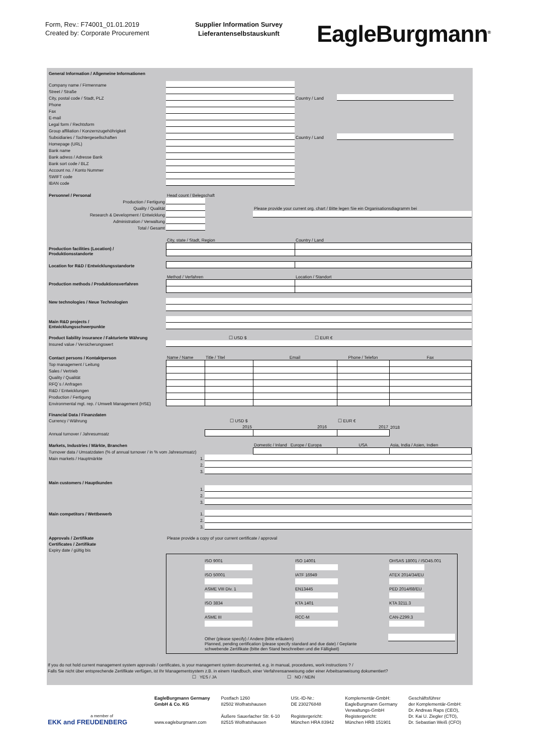Form, Rev.: F74001_01.01.2019
Created by: Corporate Procurement
Supplier Information Survey
Lieferantenselbstauskunft
EagleBurgmann<sup>®</sup>
| General Information / Allgemeine Informationen | | | | |
| Company name / Firmenname | | | | |
| Street / Straße | | | | |
| City, postal code / Stadt, PLZ | | Country / Land | | |
| Phone | | | | |
| Fax | | | | |
| E-mail | | | | |
| Legal form / Rechtsform | | | | |
| Group affiliation / Konzernzugehöhrigkeit | | | | |
| Subsidiaries / Tochtergesellschaften | | Country / Land | | |
| Homepage (URL) | | | | |
| Bank name | | | | |
| Bank adress / Adresse Bank | | | | |
| Bank sort code / BLZ | | | | |
| Account no. / Konto Nummer | | | | |
| SWIFT code | | | | |
| IBAN code | | | | |
| Personnel / Personal | Head count / Belegschaft | | |
| Production / Fertigung | | | |
| Quality / Qualität | | | Please provide your current org. chart / Bitte legen Sie ein Organisationsdiagramm bei |
| Research & Development / Entwicklung | | | |
| Administration / Verwaltung | | | |
| Total / Gesamt | | | |
| | City, state / Stadt, Region | Country / Land |
| Production facilities (Location) / Produktionsstandorte | | |
| Location for R&D / Entwicklungsstandorte | | |
| | Method / Verfahren | Location / Standort |
| Production methods / Produktionsverfahren | | |
| New technologies / Neue Technologien | | |
| Main R&D projects / Entwicklungsschwerpunkte | | |
| Product liability insurance / Fakturierte Währung | ☐ USD $ | ☐ EUR € |
| Insured value / Versicherungswert | | |
| Contact persons / Kontaktperson | Name / Name | Title / Titel | Email | Phone / Telefon | Fax |
| Top management / Leitung | | | | | |
| Sales / Vertrieb | | | | | |
| Quality / Qualität | | | | | |
| RFQ´s / Anfragen | | | | | |
| R&D / Entwicklungen | | | | | |
| Production / Fertigung | | | | | |
| Environmental mgt. rep. / Umwelt Management (HSE) | | | | | |
| Financial Data / Finanzdaten | | | | | |
| Currency / Währung | | ☐ USD $ | | ☐ EUR € | |
| | | 2015 | 2016 | 2017 | 2018 |
| Annual turnover / Jahresumsatz | | | | | |
| Markets, Industries / Märkte, Branchen | | | Domestic / Inland Europe / Europa | USA | Asia, India / Asien, Indien |
| Turnover data / Umsatzdaten (% of annual turnover / in % vom Jahresumsatz) | | | | | |
| Main markets / Hauptmärkte | 1. | |
| | 2. | |
| | 3. | |
| Main customers / Hauptkunden | | |
| | 1. | |
| | 2. | |
| | 3. | |
| Main competitors / Wettbewerb | 1. | |
| | 2. | |
| | 3. | |
| Approvals / Zertifikate | Please provide a copy of your current certificate / approval | |
| Certificates / Zertifikate | | |
| Expiry date / gültig bis | | |
| | ISO 9001 | ISO 14001 | OHSAS 18001 / ISO45.001 |
| | ISO 50001 | IATF 16949 | ATEX 2014/34/EU |
| | ASME VIII Div. 1 | EN13445 | PED 2014/68/EU |
| | ISO 3834 | KTA 1401 | KTA 3211.3 |
| | ASME III | RCC-M | CAN-Z299.3 |
| | Other (please specify) / Andere (bitte erläutern) | | |
| | Planned, pending certification (please specify standard and due date) / Geplante schwebende Zertifikate (bitte den Stand beschreiben und die Fälligkeit) | | |
If you do not hold current management system approvals / certificates, is your management system documented, e.g. in manual, procedures, work instructions ? /
Falls Sie nicht über entsprechende Zertifikate verfügen, ist Ihr Managementsystem z.B. in einem Handbuch, einer Verfahrensanweisung oder einer Arbeitsanweisung dokumentiert?
☐ YES / JA ☐ NO / NEIN
a member of
EKK and FREUDENBERG
EagleBurgmann Germany
GmbH & Co. KG
www.eagleburgmann.com
Postfach 1260
82502 Wolfratshausen
Äußere Sauerlacher Str. 6-10
82515 Wolfratshausen
USt.-ID-Nr.:
DE 230276848
Registergericht:
München HRA 83942
Komplementär-GmbH:
EagleBurgmann Germany
Verwaltungs-GmbH
Registergericht:
München HRB 151901
Geschäftsführer
der Komplementär-GmbH:
Dr. Andreas Raps (CEO),
Dr. Kai U. Ziegler (CTO),
Dr. Sebastian Weiß (CFO)